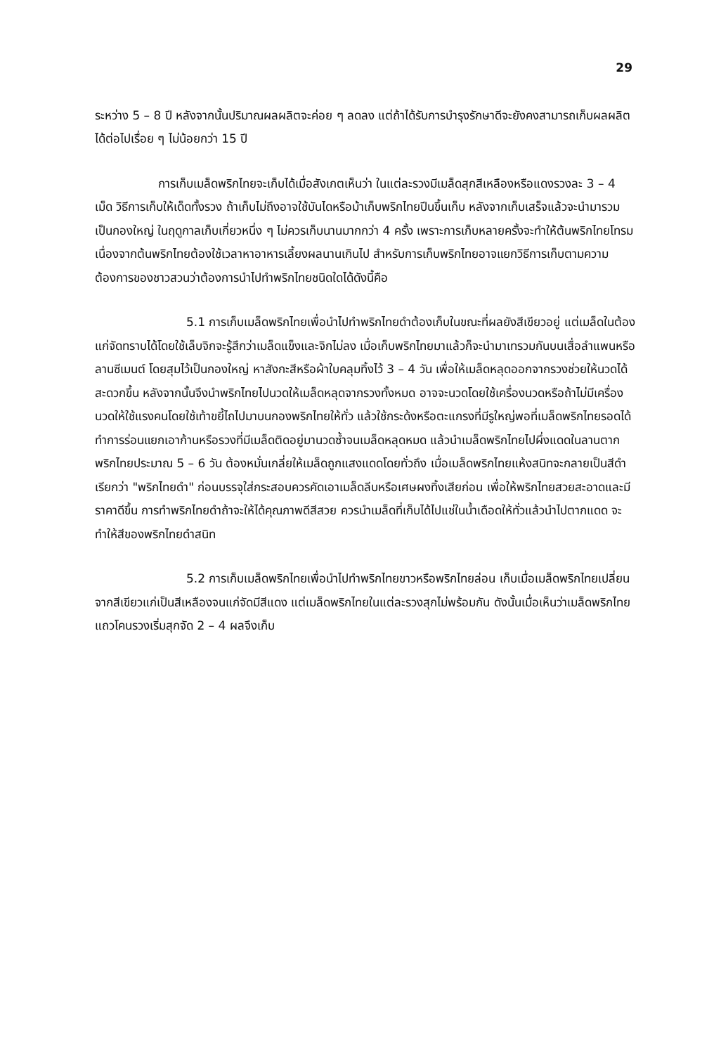29
ระหว่าง 5 – 8 ปี หลังจากนั้นปริมาณผลผลิตจะค่อย ๆ ลดลง แต่ถ้าได้รับการบำรุงรักษาดีจะยังคงสามารถเก็บผลผลิตได้ต่อไปเรื่อย ๆ ไม่น้อยกว่า 15 ปี
การเก็บเมล็ดพริกไทยจะเก็บได้เมื่อสังเกตเห็นว่า ในแต่ละรวงมีเมล็ดสุกสีเหลืองหรือแดงรวงละ 3 – 4 เม็ด วิธีการเก็บให้เด็ดทั้งรวง ถ้าเก็บไม่ถึงอาจใช้บันไดหรือม้าเก็บพริกไทยปีนขึ้นเก็บ หลังจากเก็บเสร็จแล้วจะนำมารวมเป็นกองใหญ่ ในฤดูกาลเก็บเกี่ยวหนึ่ง ๆ ไม่ควรเก็บนานมากกว่า 4 ครั้ง เพราะการเก็บหลายครั้งจะทำให้ต้นพริกไทยโทรม เนื่องจากต้นพริกไทยต้องใช้เวลาหาอาหารเลี้ยงผลนานเกินไป สำหรับการเก็บพริกไทยอาจแยกวิธีการเก็บตามความต้องการของชาวสวนว่าต้องการนำไปทำพริกไทยชนิดใดได้ดังนี้คือ
5.1 การเก็บเมล็ดพริกไทยเพื่อนำไปทำพริกไทยดำต้องเก็บในขณะที่ผลยังสีเขียวอยู่ แต่เมล็ดในต้องแก่จัดทราบได้โดยใช้เล็บจิกจะรู้สึกว่าเมล็ดแข็งและจิกไม่ลง เมื่อเก็บพริกไทยมาแล้วก็จะนำมาเทรวมกันบนเสื่อลำแพนหรือลานซีเมนต์ โดยสุมไว้เป็นกองใหญ่ หาสังกะสีหรือผ้าใบคลุมทิ้งไว้ 3 – 4 วัน เพื่อให้เมล็ดหลุดออกจากรวงช่วยให้นวดได้สะดวกขึ้น หลังจากนั้นจึงนำพริกไทยไปนวดให้เมล็ดหลุดจากรวงทั้งหมด อาจจะนวดโดยใช้เครื่องนวดหรือถ้าไม่มีเครื่องนวดให้ใช้แรงคนโดยใช้เท้าขยี้ไถไปมาบนกองพริกไทยให้ทั่ว แล้วใช้กระด้งหรือตะแกรงที่มีรูใหญ่พอที่เมล็ดพริกไทยรอดได้ ทำการร่อนแยกเอาก้านหรือรวงที่มีเมล็ดติดอยู่มานวดซ้ำจนเมล็ดหลุดหมด แล้วนำเมล็ดพริกไทยไปผึ่งแดดในลานตากพริกไทยประมาณ 5 – 6 วัน ต้องหมั่นเกลี่ยให้เมล็ดถูกแสงแดดโดยทั่วถึง เมื่อเมล็ดพริกไทยแห้งสนิทจะกลายเป็นสีดำเรียกว่า "พริกไทยดำ" ก่อนบรรจุใส่กระสอบควรคัดเอาเมล็ดลีบหรือเศษผงทิ้งเสียก่อน เพื่อให้พริกไทยสวยสะอาดและมีราคาดีขึ้น การทำพริกไทยดำถ้าจะให้ได้คุณภาพดีสีสวย ควรนำเมล็ดที่เก็บได้ไปแช่ในน้ำเดือดให้ทั่วแล้วนำไปตากแดด จะทำให้สีของพริกไทยดำสนิท
5.2 การเก็บเมล็ดพริกไทยเพื่อนำไปทำพริกไทยขาวหรือพริกไทยล่อน เก็บเมื่อเมล็ดพริกไทยเปลี่ยนจากสีเขียวแก่เป็นสีเหลืองจนแก่จัดมีสีแดง แต่เมล็ดพริกไทยในแต่ละรวงสุกไม่พร้อมกัน ดังนั้นเมื่อเห็นว่าเมล็ดพริกไทยแถวโคนรวงเริ่มสุกจัด 2 – 4 ผลจึงเก็บ